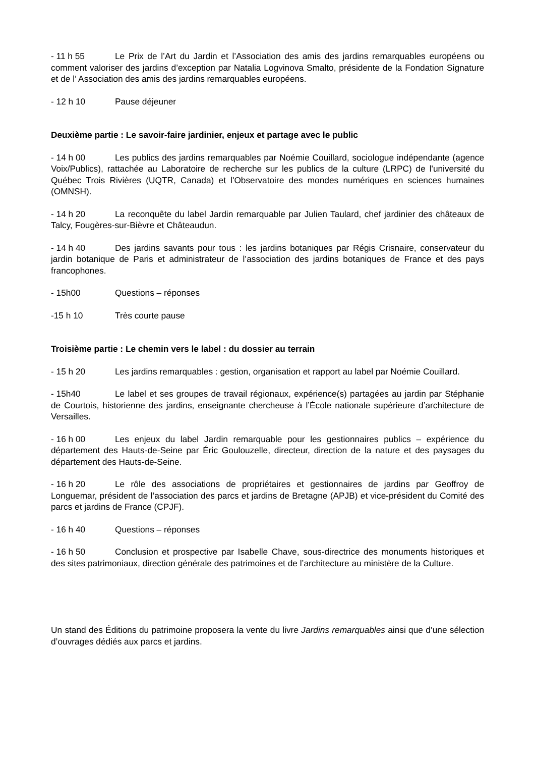- 11 h 55 Le Prix de l’Art du Jardin et l’Association des amis des jardins remarquables européens ou comment valoriser des jardins d’exception par Natalia Logvinova Smalto, présidente de la Fondation Signature et de l’ Association des amis des jardins remarquables européens.
- 12 h 10 Pause déjeuner
Deuxième partie : Le savoir-faire jardinier, enjeux et partage avec le public
- 14 h 00 Les publics des jardins remarquables par Noémie Couillard, sociologue indépendante (agence Voix/Publics), rattachée au Laboratoire de recherche sur les publics de la culture (LRPC) de l'université du Québec Trois Rivières (UQTR, Canada) et l'Observatoire des mondes numériques en sciences humaines (OMNSH).
- 14 h 20 La reconquête du label Jardin remarquable par Julien Taulard, chef jardinier des châteaux de Talcy, Fougères-sur-Bièvre et Châteaudun.
- 14 h 40 Des jardins savants pour tous : les jardins botaniques par Régis Crisnaire, conservateur du jardin botanique de Paris et administrateur de l’association des jardins botaniques de France et des pays francophones.
- 15h00 Questions – réponses
-15 h 10 Très courte pause
Troisième partie : Le chemin vers le label : du dossier au terrain
- 15 h 20 Les jardins remarquables : gestion, organisation et rapport au label par Noémie Couillard.
- 15h40 Le label et ses groupes de travail régionaux, expérience(s) partagées au jardin par Stéphanie de Courtois, historienne des jardins, enseignante chercheuse à l’École nationale supérieure d’architecture de Versailles.
- 16 h 00 Les enjeux du label Jardin remarquable pour les gestionnaires publics – expérience du département des Hauts-de-Seine par Éric Goulouzelle, directeur, direction de la nature et des paysages du département des Hauts-de-Seine.
- 16 h 20 Le rôle des associations de propriétaires et gestionnaires de jardins par Geoffroy de Longuemar, président de l’association des parcs et jardins de Bretagne (APJB) et vice-président du Comité des parcs et jardins de France (CPJF).
- 16 h 40 Questions – réponses
- 16 h 50 Conclusion et prospective par Isabelle Chave, sous-directrice des monuments historiques et des sites patrimoniaux, direction générale des patrimoines et de l’architecture au ministère de la Culture.
Un stand des Éditions du patrimoine proposera la vente du livre Jardins remarquables ainsi que d’une sélection d’ouvrages dédiés aux parcs et jardins.